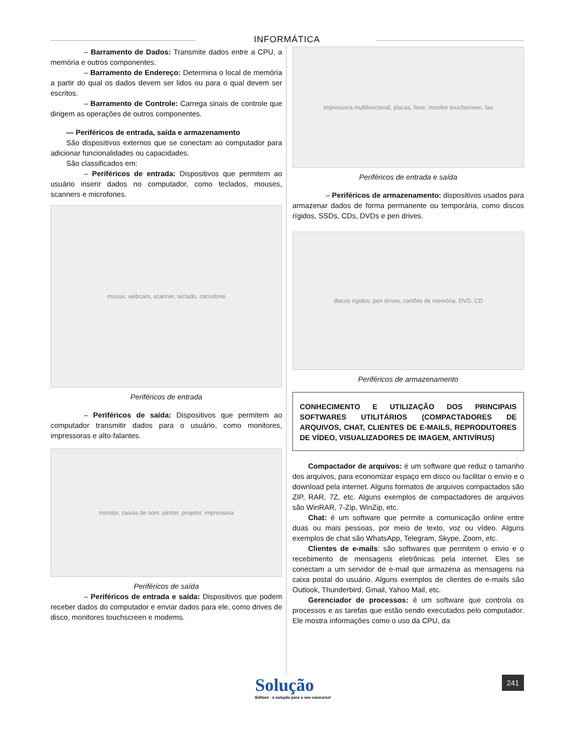INFORMÁTICA
– Barramento de Dados: Transmite dados entre a CPU, a memória e outros componentes.
– Barramento de Endereço: Determina o local de memória a partir do qual os dados devem ser lidos ou para o qual devem ser escritos.
– Barramento de Controle: Carrega sinais de controle que dirigem as operações de outros componentes.
— Periféricos de entrada, saída e armazenamento
São dispositivos externos que se conectam ao computador para adicionar funcionalidades ou capacidades.
São classificados em:
– Periféricos de entrada: Dispositivos que permitem ao usuário inserir dados no computador, como teclados, mouses, scanners e microfones.
mouse, webcam, scanner, teclado, microfone
Periféricos de entrada
– Periféricos de saída: Dispositivos que permitem ao computador transmitir dados para o usuário, como monitores, impressoras e alto-falantes.
monitor, caixas de som, plotter, projetor, impressora
Periféricos de saída
– Periféricos de entrada e saída: Dispositivos que podem receber dados do computador e enviar dados para ele, como drives de disco, monitores touchscreen e modems.
impressora multifuncional, placas, fone, monitor touchscreen, fax
Periféricos de entrada e saída
– Periféricos de armazenamento: dispositivos usados para armazenar dados de forma permanente ou temporária, como discos rígidos, SSDs, CDs, DVDs e pen drives.
discos rígidos, pen drives, cartões de memória, DVD, CD
Periféricos de armazenamento
CONHECIMENTO E UTILIZAÇÃO DOS PRINCIPAIS SOFTWARES UTILITÁRIOS (COMPACTADORES DE ARQUIVOS, CHAT, CLIENTES DE E-MAILS, REPRODUTORES DE VÍDEO, VISUALIZADORES DE IMAGEM, ANTIVÍRUS)
Compactador de arquivos: é um software que reduz o tamanho dos arquivos, para economizar espaço em disco ou facilitar o envio e o download pela internet. Alguns formatos de arquivos compactados são ZIP, RAR, 7Z, etc. Alguns exemplos de compactadores de arquivos são WinRAR, 7-Zip, WinZip, etc.
Chat: é um software que permite a comunicação online entre duas ou mais pessoas, por meio de texto, voz ou vídeo. Alguns exemplos de chat são WhatsApp, Telegram, Skype, Zoom, etc.
Clientes de e-mails: são softwares que permitem o envio e o recebimento de mensagens eletrônicas pela internet. Eles se conectam a um servidor de e-mail que armazena as mensagens na caixa postal do usuário. Alguns exemplos de clientes de e-mails são Outlook, Thunderbird, Gmail, Yahoo Mail, etc.
Gerenciador de processos: é um software que controla os processos e as tarefas que estão sendo executados pelo computador. Ele mostra informações como o uso da CPU, da
Solução
Editora · a solução para o seu concurso!
241